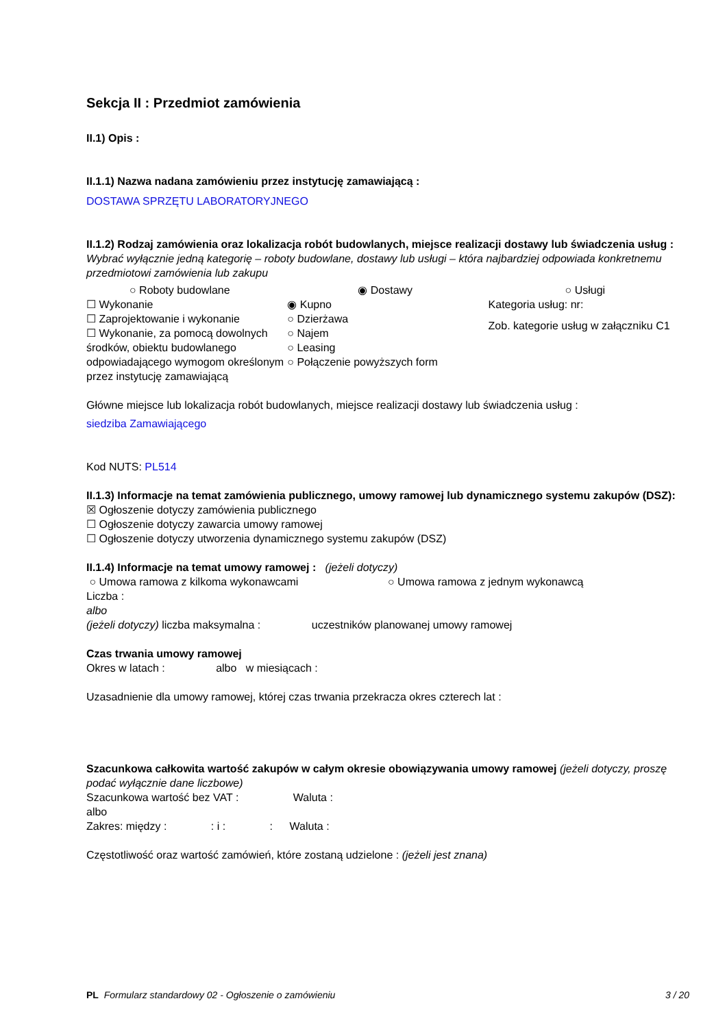Sekcja II : Przedmiot zamówienia
II.1) Opis :
II.1.1) Nazwa nadana zamówieniu przez instytucję zamawiającą :
DOSTAWA SPRZĘTU LABORATORYJNEGO
II.1.2) Rodzaj zamówienia oraz lokalizacja robót budowlanych, miejsce realizacji dostawy lub świadczenia usług :
Wybrać wyłącznie jedną kategorię – roboty budowlane, dostawy lub usługi – która najbardziej odpowiada konkretnemu przedmiotowi zamówienia lub zakupu
○ Roboty budowlane
☐ Wykonanie
☐ Zaprojektowanie i wykonanie
☐ Wykonanie, za pomocą dowolnych środków, obiektu budowlanego odpowiadającego wymogom określonym przez instytucję zamawiającą
◉ Dostawy
◉ Kupno
○ Dzierżawa
○ Najem
○ Leasing
○ Połączenie powyższych form
○ Usługi
Kategoria usług: nr:
Zob. kategorie usług w załączniku C1
Główne miejsce lub lokalizacja robót budowlanych, miejsce realizacji dostawy lub świadczenia usług :
siedziba Zamawiającego
Kod NUTS: PL514
II.1.3) Informacje na temat zamówienia publicznego, umowy ramowej lub dynamicznego systemu zakupów (DSZ):
☒ Ogłoszenie dotyczy zamówienia publicznego
☐ Ogłoszenie dotyczy zawarcia umowy ramowej
☐ Ogłoszenie dotyczy utworzenia dynamicznego systemu zakupów (DSZ)
II.1.4) Informacje na temat umowy ramowej : (jeżeli dotyczy)
○ Umowa ramowa z kilkoma wykonawcami ○ Umowa ramowa z jednym wykonawcą
Liczba :
albo
(jeżeli dotyczy) liczba maksymalna : uczestników planowanej umowy ramowej
Czas trwania umowy ramowej
Okres w latach : albo w miesiącach :
Uzasadnienie dla umowy ramowej, której czas trwania przekracza okres czterech lat :
Szacunkowa całkowita wartość zakupów w całym okresie obowiązywania umowy ramowej (jeżeli dotyczy, proszę podać wyłącznie dane liczbowe)
Szacunkowa wartość bez VAT : Waluta :
albo
Zakres: między : : i : : Waluta :
Częstotliwość oraz wartość zamówień, które zostaną udzielone : (jeżeli jest znana)
PL Formularz standardowy 02 - Ogłoszenie o zamówieniu 3 / 20